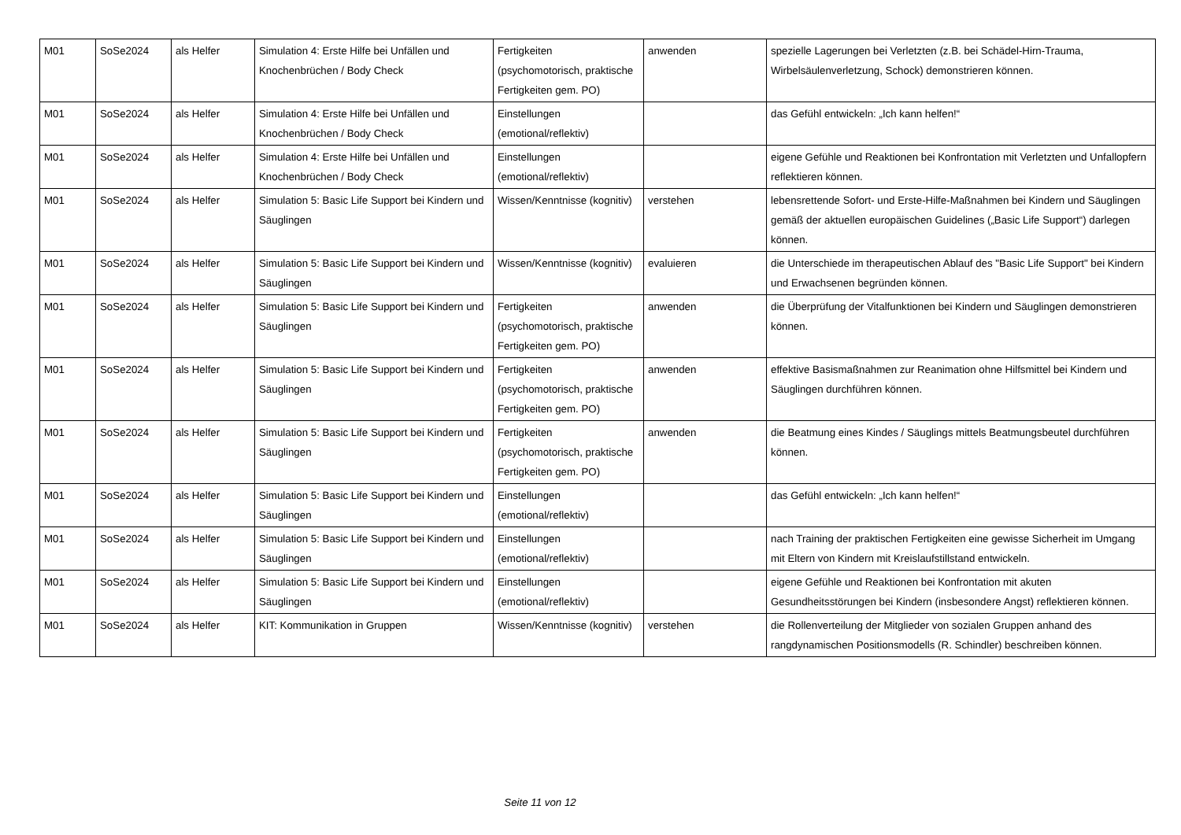| M01 | SoSe2024 | als Helfer | Simulation 4: Erste Hilfe bei Unfällen und Knochenbrüchen / Body Check | Fertigkeiten (psychomotorisch, praktische Fertigkeiten gem. PO) | anwenden | spezielle Lagerungen bei Verletzten (z.B. bei Schädel-Hirn-Trauma, Wirbelsäulenverletzung, Schock) demonstrieren können. |
| M01 | SoSe2024 | als Helfer | Simulation 4: Erste Hilfe bei Unfällen und Knochenbrüchen / Body Check | Einstellungen (emotional/reflektiv) | | das Gefühl entwickeln: „Ich kann helfen!“ |
| M01 | SoSe2024 | als Helfer | Simulation 4: Erste Hilfe bei Unfällen und Knochenbrüchen / Body Check | Einstellungen (emotional/reflektiv) | | eigene Gefühle und Reaktionen bei Konfrontation mit Verletzten und Unfallopfern reflektieren können. |
| M01 | SoSe2024 | als Helfer | Simulation 5: Basic Life Support bei Kindern und Säuglingen | Wissen/Kenntnisse (kognitiv) | verstehen | lebensrettende Sofort- und Erste-Hilfe-Maßnahmen bei Kindern und Säuglingen gemäß der aktuellen europäischen Guidelines („Basic Life Support“) darlegen können. |
| M01 | SoSe2024 | als Helfer | Simulation 5: Basic Life Support bei Kindern und Säuglingen | Wissen/Kenntnisse (kognitiv) | evaluieren | die Unterschiede im therapeutischen Ablauf des "Basic Life Support" bei Kindern und Erwachsenen begründen können. |
| M01 | SoSe2024 | als Helfer | Simulation 5: Basic Life Support bei Kindern und Säuglingen | Fertigkeiten (psychomotorisch, praktische Fertigkeiten gem. PO) | anwenden | die Überprüfung der Vitalfunktionen bei Kindern und Säuglingen demonstrieren können. |
| M01 | SoSe2024 | als Helfer | Simulation 5: Basic Life Support bei Kindern und Säuglingen | Fertigkeiten (psychomotorisch, praktische Fertigkeiten gem. PO) | anwenden | effektive Basismaßnahmen zur Reanimation ohne Hilfsmittel bei Kindern und Säuglingen durchführen können. |
| M01 | SoSe2024 | als Helfer | Simulation 5: Basic Life Support bei Kindern und Säuglingen | Fertigkeiten (psychomotorisch, praktische Fertigkeiten gem. PO) | anwenden | die Beatmung eines Kindes / Säuglings mittels Beatmungsbeutel durchführen können. |
| M01 | SoSe2024 | als Helfer | Simulation 5: Basic Life Support bei Kindern und Säuglingen | Einstellungen (emotional/reflektiv) | | das Gefühl entwickeln: „Ich kann helfen!“ |
| M01 | SoSe2024 | als Helfer | Simulation 5: Basic Life Support bei Kindern und Säuglingen | Einstellungen (emotional/reflektiv) | | nach Training der praktischen Fertigkeiten eine gewisse Sicherheit im Umgang mit Eltern von Kindern mit Kreislaufstillstand entwickeln. |
| M01 | SoSe2024 | als Helfer | Simulation 5: Basic Life Support bei Kindern und Säuglingen | Einstellungen (emotional/reflektiv) | | eigene Gefühle und Reaktionen bei Konfrontation mit akuten Gesundheitsstörungen bei Kindern (insbesondere Angst) reflektieren können. |
| M01 | SoSe2024 | als Helfer | KIT: Kommunikation in Gruppen | Wissen/Kenntnisse (kognitiv) | verstehen | die Rollenverteilung der Mitglieder von sozialen Gruppen anhand des rangdynamischen Positionsmodells (R. Schindler) beschreiben können. |
Seite 11 von 12